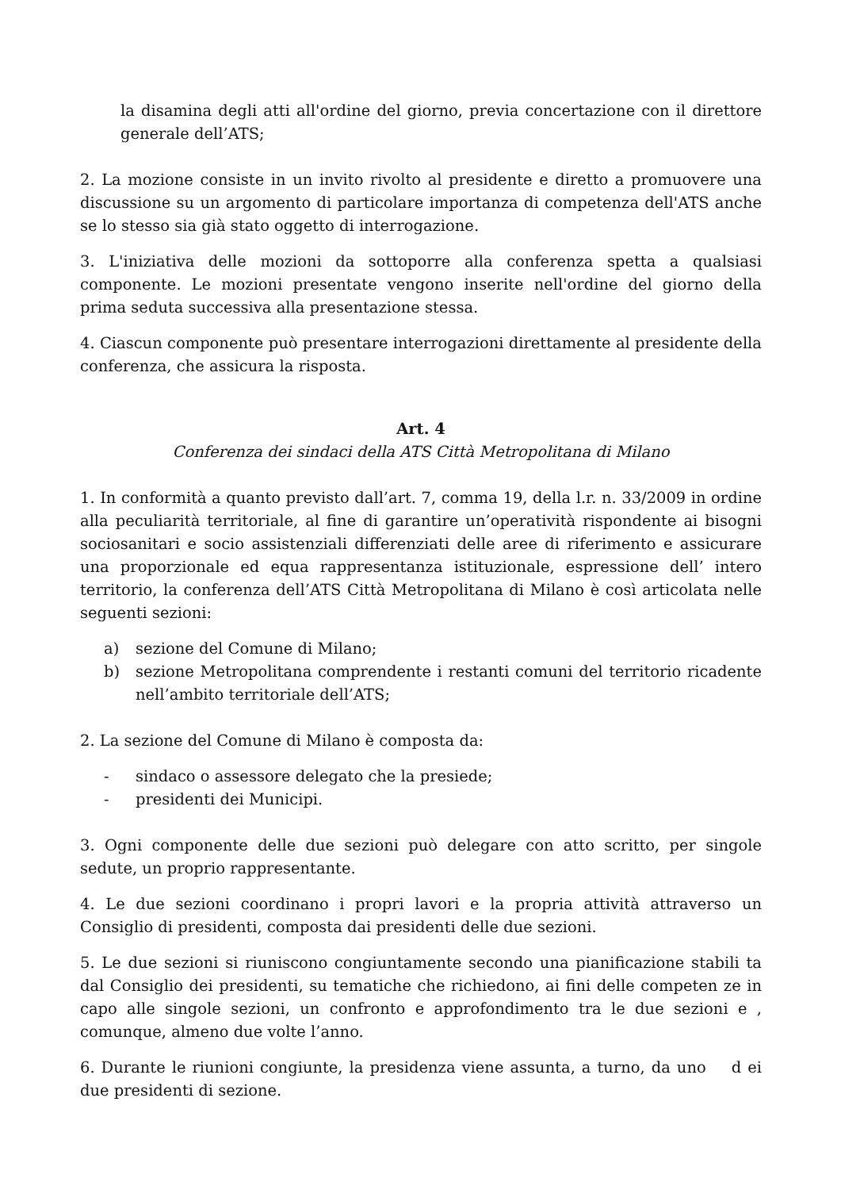la disamina degli atti all'ordine del giorno, previa concertazione con il direttore generale dell’ATS;
2. La mozione consiste in un invito rivolto al presidente e diretto a promuovere una discussione su un argomento di particolare importanza di competenza dell'ATS anche se lo stesso sia già stato oggetto di interrogazione.
3. L'iniziativa delle mozioni da sottoporre alla conferenza spetta a qualsiasi componente. Le mozioni presentate vengono inserite nell'ordine del giorno della prima seduta successiva alla presentazione stessa.
4. Ciascun componente può presentare interrogazioni direttamente al presidente della conferenza, che assicura la risposta.
Art. 4
Conferenza dei sindaci della ATS Città Metropolitana di Milano
1. In conformità a quanto previsto dall’art. 7, comma 19, della l.r. n. 33/2009 in ordine alla peculiarità territoriale, al fine di garantire un’operatività rispondente ai bisogni sociosanitari e socio assistenziali differenziati delle aree di riferimento e assicurare una proporzionale ed equa rappresentanza istituzionale, espressione dell’ intero territorio, la conferenza dell’ATS Città Metropolitana di Milano è così articolata nelle seguenti sezioni:
a) sezione del Comune di Milano;
b) sezione Metropolitana comprendente i restanti comuni del territorio ricadente nell’ambito territoriale dell’ATS;
2. La sezione del Comune di Milano è composta da:
- sindaco o assessore delegato che la presiede;
- presidenti dei Municipi.
3. Ogni componente delle due sezioni può delegare con atto scritto, per singole sedute, un proprio rappresentante.
4. Le due sezioni coordinano i propri lavori e la propria attività attraverso un Consiglio di presidenti, composta dai presidenti delle due sezioni.
5. Le due sezioni si riuniscono congiuntamente secondo una pianificazione stabili ta dal Consiglio dei presidenti, su tematiche che richiedono, ai fini delle competen ze in capo alle singole sezioni, un confronto e approfondimento tra le due sezioni e , comunque, almeno due volte l’anno.
6. Durante le riunioni congiunte, la presidenza viene assunta, a turno, da uno d ei due presidenti di sezione.